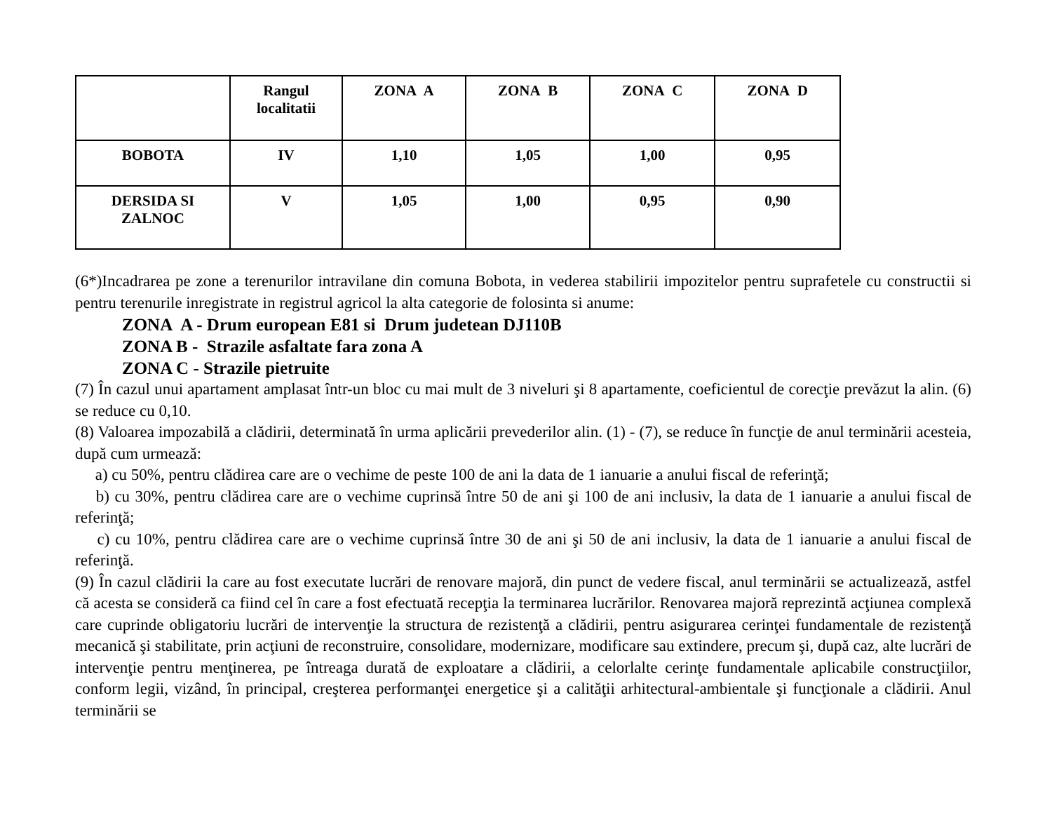| | Rangul localitatii | ZONA A | ZONA B | ZONA C | ZONA D |
| --- | --- | --- | --- | --- | --- |
| BOBOTA | IV | 1,10 | 1,05 | 1,00 | 0,95 |
| DERSIDA SI ZALNOC | V | 1,05 | 1,00 | 0,95 | 0,90 |
(6*)Incadrarea pe zone a terenurilor intravilane din comuna Bobota, in vederea stabilirii impozitelor pentru suprafetele cu constructii si pentru terenurile inregistrate in registrul agricol la alta categorie de folosinta si anume:
ZONA A - Drum european E81 si Drum judetean DJ110B
ZONA B - Strazile asfaltate fara zona A
ZONA C - Strazile pietruite
(7) În cazul unui apartament amplasat într-un bloc cu mai mult de 3 niveluri şi 8 apartamente, coeficientul de corecţie prevăzut la alin. (6) se reduce cu 0,10.
(8) Valoarea impozabilă a clădirii, determinată în urma aplicării prevederilor alin. (1) - (7), se reduce în funcţie de anul terminării acesteia, după cum urmează:
a) cu 50%, pentru clădirea care are o vechime de peste 100 de ani la data de 1 ianuarie a anului fiscal de referinţă;
b) cu 30%, pentru clădirea care are o vechime cuprinsă între 50 de ani şi 100 de ani inclusiv, la data de 1 ianuarie a anului fiscal de referinţă;
c) cu 10%, pentru clădirea care are o vechime cuprinsă între 30 de ani şi 50 de ani inclusiv, la data de 1 ianuarie a anului fiscal de referinţă.
(9) În cazul clădirii la care au fost executate lucrări de renovare majoră, din punct de vedere fiscal, anul terminării se actualizează, astfel că acesta se consideră ca fiind cel în care a fost efectuată recepţia la terminarea lucrărilor. Renovarea majoră reprezintă acţiunea complexă care cuprinde obligatoriu lucrări de intervenţie la structura de rezistenţă a clădirii, pentru asigurarea cerinţei fundamentale de rezistenţă mecanică şi stabilitate, prin acţiuni de reconstruire, consolidare, modernizare, modificare sau extindere, precum şi, după caz, alte lucrări de intervenţie pentru menţinerea, pe întreaga durată de exploatare a clădirii, a celorlalte cerinţe fundamentale aplicabile construcţiilor, conform legii, vizând, în principal, creşterea performanţei energetice şi a calităţii arhitectural-ambientale şi funcţionale a clădirii. Anul terminării se